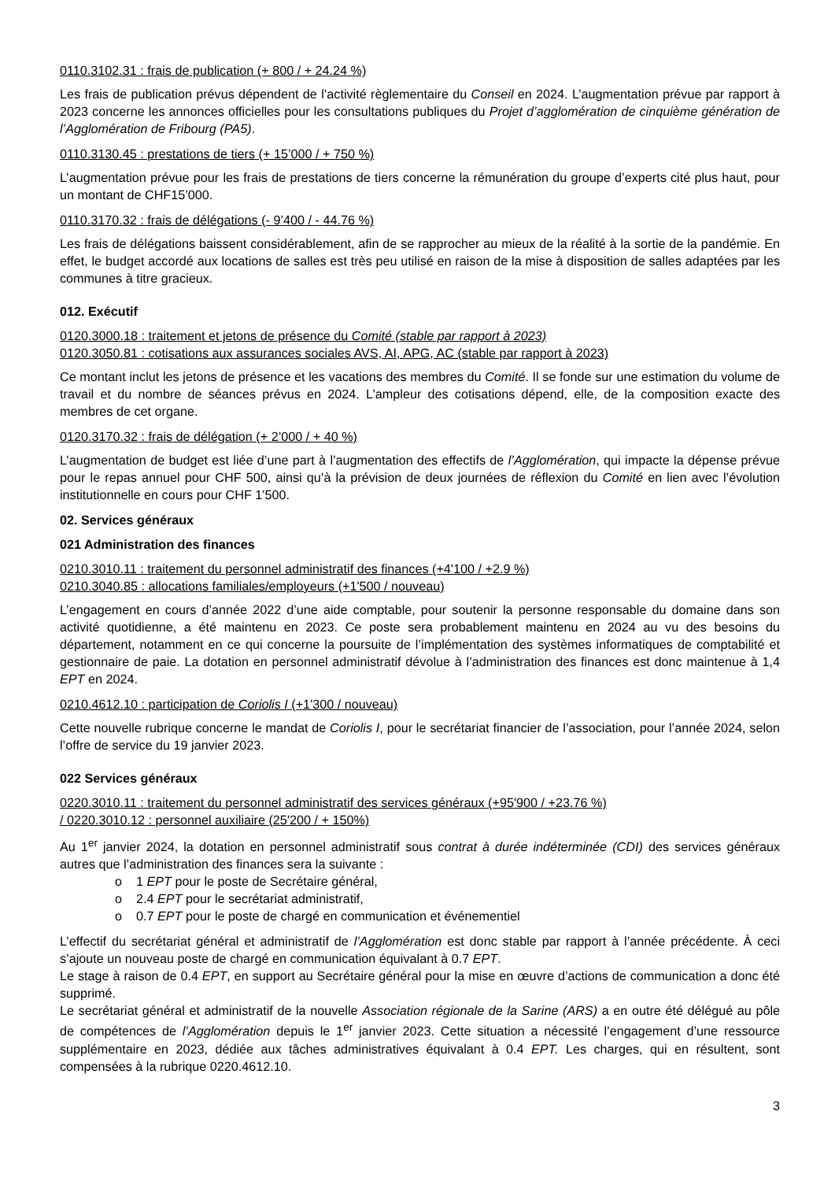0110.3102.31 : frais de publication (+ 800 / + 24.24 %)
Les frais de publication prévus dépendent de l’activité règlementaire du Conseil en 2024. L’augmentation prévue par rapport à 2023 concerne les annonces officielles pour les consultations publiques du Projet d’agglomération de cinquième génération de l’Agglomération de Fribourg (PA5).
0110.3130.45 : prestations de tiers (+ 15’000 / + 750 %)
L’augmentation prévue pour les frais de prestations de tiers concerne la rémunération du groupe d’experts cité plus haut, pour un montant de CHF15’000.
0110.3170.32 : frais de délégations (- 9’400 / - 44.76 %)
Les frais de délégations baissent considérablement, afin de se rapprocher au mieux de la réalité à la sortie de la pandémie. En effet, le budget accordé aux locations de salles est très peu utilisé en raison de la mise à disposition de salles adaptées par les communes à titre gracieux.
012. Exécutif
0120.3000.18 : traitement et jetons de présence du Comité (stable par rapport à 2023)
0120.3050.81 : cotisations aux assurances sociales AVS, AI, APG, AC (stable par rapport à 2023)
Ce montant inclut les jetons de présence et les vacations des membres du Comité. Il se fonde sur une estimation du volume de travail et du nombre de séances prévus en 2024. L’ampleur des cotisations dépend, elle, de la composition exacte des membres de cet organe.
0120.3170.32 : frais de délégation (+ 2’000 / + 40 %)
L’augmentation de budget est liée d’une part à l’augmentation des effectifs de l’Agglomération, qui impacte la dépense prévue pour le repas annuel pour CHF 500, ainsi qu’à la prévision de deux journées de réflexion du Comité en lien avec l’évolution institutionnelle en cours pour CHF 1'500.
02. Services généraux
021 Administration des finances
0210.3010.11 : traitement du personnel administratif des finances (+4'100 / +2.9 %)
0210.3040.85 : allocations familiales/employeurs (+1'500 / nouveau)
L’engagement en cours d’année 2022 d’une aide comptable, pour soutenir la personne responsable du domaine dans son activité quotidienne, a été maintenu en 2023. Ce poste sera probablement maintenu en 2024 au vu des besoins du département, notamment en ce qui concerne la poursuite de l’implémentation des systèmes informatiques de comptabilité et gestionnaire de paie. La dotation en personnel administratif dévolue à l’administration des finances est donc maintenue à 1,4 EPT en 2024.
0210.4612.10 : participation de Coriolis I (+1'300 / nouveau)
Cette nouvelle rubrique concerne le mandat de Coriolis I, pour le secrétariat financier de l’association, pour l’année 2024, selon l’offre de service du 19 janvier 2023.
022 Services généraux
0220.3010.11 : traitement du personnel administratif des services généraux (+95'900 / +23.76 %)
/ 0220.3010.12 : personnel auxiliaire (25'200 / + 150%)
Au 1<sup>er</sup> janvier 2024, la dotation en personnel administratif sous contrat à durée indéterminée (CDI) des services généraux autres que l’administration des finances sera la suivante :
o 1 EPT pour le poste de Secrétaire général,
o 2.4 EPT pour le secrétariat administratif,
o 0.7 EPT pour le poste de chargé en communication et événementiel
L’effectif du secrétariat général et administratif de l’Agglomération est donc stable par rapport à l’année précédente. À ceci s’ajoute un nouveau poste de chargé en communication équivalant à 0.7 EPT.
Le stage à raison de 0.4 EPT, en support au Secrétaire général pour la mise en œuvre d’actions de communication a donc été supprimé.
Le secrétariat général et administratif de la nouvelle Association régionale de la Sarine (ARS) a en outre été délégué au pôle de compétences de l’Agglomération depuis le 1<sup>er</sup> janvier 2023. Cette situation a nécessité l’engagement d’une ressource supplémentaire en 2023, dédiée aux tâches administratives équivalant à 0.4 EPT. Les charges, qui en résultent, sont compensées à la rubrique 0220.4612.10.
3